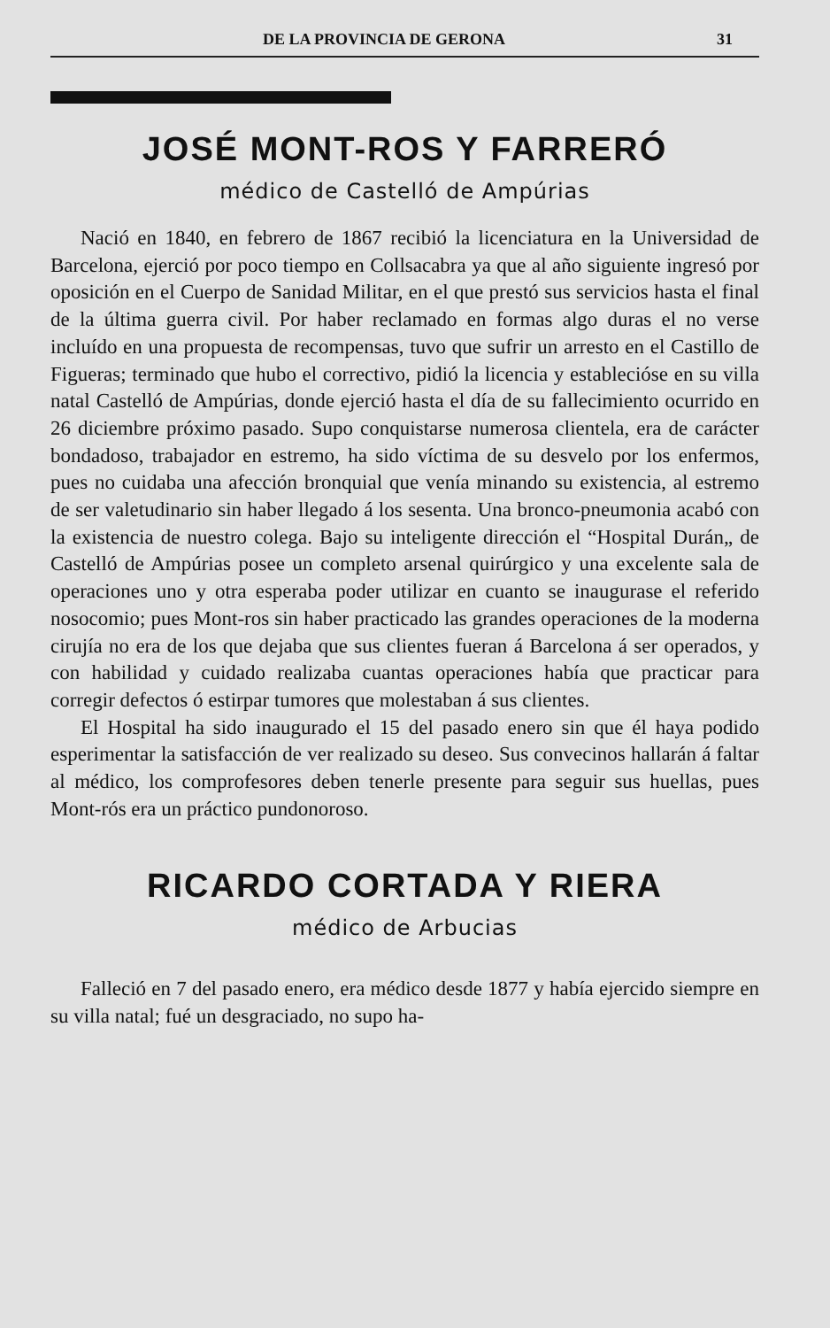DE LA PROVINCIA DE GERONA 31
JOSÉ MONT-ROS Y FARRERÓ
médico de Castelló de Ampúrias
Nació en 1840, en febrero de 1867 recibió la licenciatura en la Universidad de Barcelona, ejerció por poco tiempo en Collsacabra ya que al año siguiente ingresó por oposición en el Cuerpo de Sanidad Militar, en el que prestó sus servicios hasta el final de la última guerra civil. Por haber reclamado en formas algo duras el no verse incluído en una propuesta de recompensas, tuvo que sufrir un arresto en el Castillo de Figueras; terminado que hubo el correctivo, pidió la licencia y establecióse en su villa natal Castelló de Ampúrias, donde ejerció hasta el día de su fallecimiento ocurrido en 26 diciembre próximo pasado. Supo conquistarse numerosa clientela, era de carácter bondadoso, trabajador en estremo, ha sido víctima de su desvelo por los enfermos, pues no cuidaba una afección bronquial que venía minando su existencia, al estremo de ser valetudinario sin haber llegado á los sesenta. Una bronco-pneumonia acabó con la existencia de nuestro colega. Bajo su inteligente dirección el “Hospital Durán„ de Castelló de Ampúrias posee un completo arsenal quirúrgico y una excelente sala de operaciones uno y otra esperaba poder utilizar en cuanto se inaugurase el referido nosocomio; pues Mont-ros sin haber practicado las grandes operaciones de la moderna cirujía no era de los que dejaba que sus clientes fueran á Barcelona á ser operados, y con habilidad y cuidado realizaba cuantas operaciones había que practicar para corregir defectos ó estirpar tumores que molestaban á sus clientes.
El Hospital ha sido inaugurado el 15 del pasado enero sin que él haya podido esperimentar la satisfacción de ver realizado su deseo. Sus convecinos hallarán á faltar al médico, los comprofesores deben tenerle presente para seguir sus huellas, pues Mont-rós era un práctico pundonoroso.
RICARDO CORTADA Y RIERA
médico de Arbucias
Falleció en 7 del pasado enero, era médico desde 1877 y había ejercido siempre en su villa natal; fué un desgraciado, no supo ha-